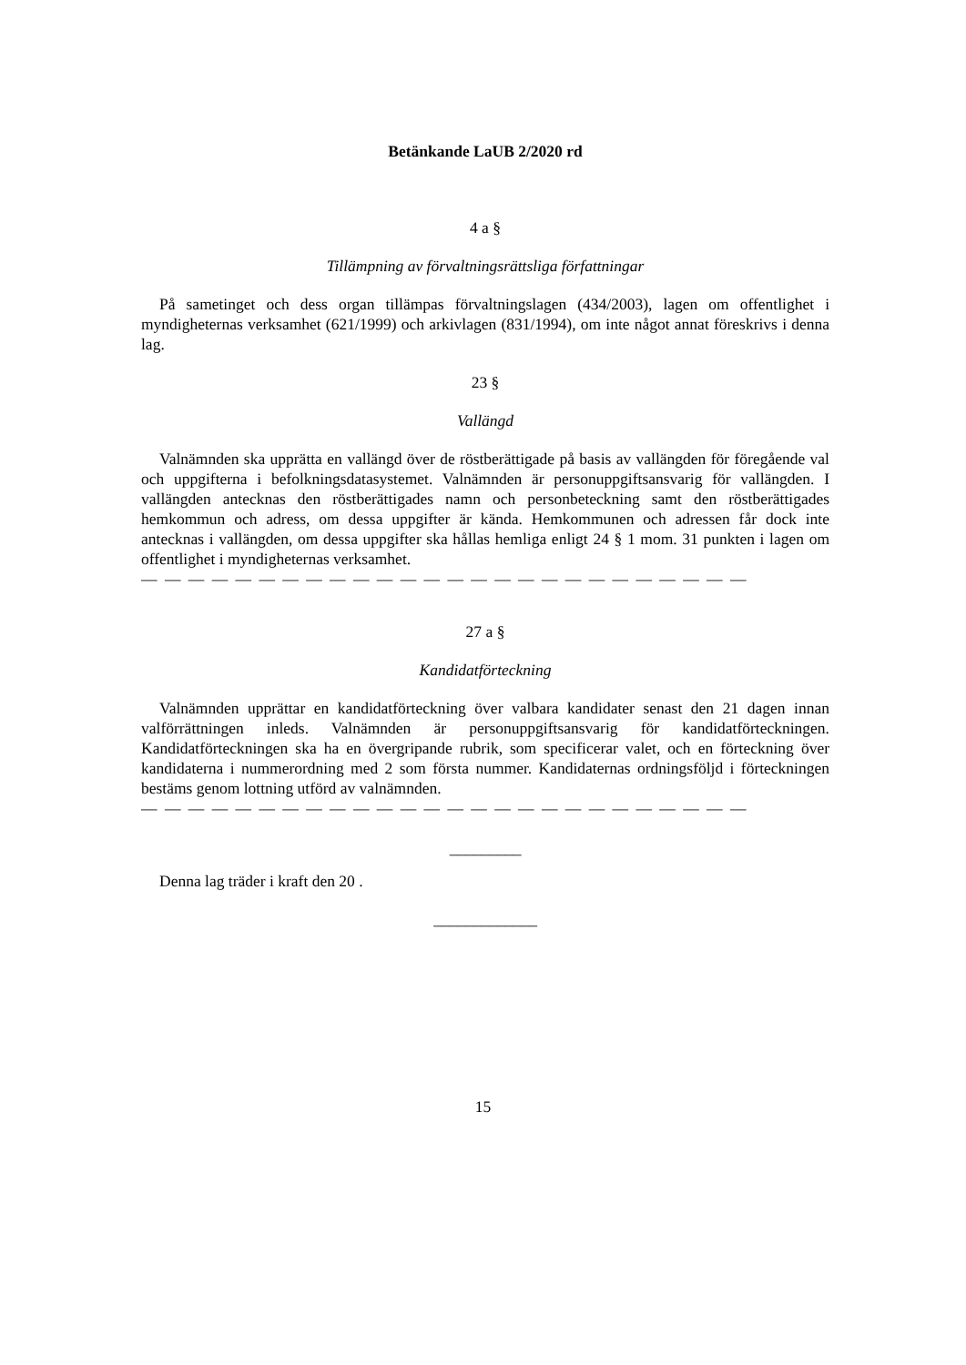Betänkande LaUB 2/2020 rd
4 a §
Tillämpning av förvaltningsrättsliga författningar
På sametinget och dess organ tillämpas förvaltningslagen (434/2003), lagen om offentlighet i myndigheternas verksamhet (621/1999) och arkivlagen (831/1994), om inte något annat föreskrivs i denna lag.
23 §
Vallängd
Valnämnden ska upprätta en vallängd över de röstberättigade på basis av vallängden för föregående val och uppgifterna i befolkningsdatasystemet. Valnämnden är personuppgiftsansvarig för vallängden. I vallängden antecknas den röstberättigades namn och personbeteckning samt den röstberättigades hemkommun och adress, om dessa uppgifter är kända. Hemkommunen och adressen får dock inte antecknas i vallängden, om dessa uppgifter ska hållas hemliga enligt 24 § 1 mom. 31 punkten i lagen om offentlighet i myndigheternas verksamhet.
— — — — — — — — — — — — — — — — — — — — — — — — — —
27 a §
Kandidatförteckning
Valnämnden upprättar en kandidatförteckning över valbara kandidater senast den 21 dagen innan valförrättningen inleds. Valnämnden är personuppgiftsansvarig för kandidatförteckningen. Kandidatförteckningen ska ha en övergripande rubrik, som specificerar valet, och en förteckning över kandidaterna i nummerordning med 2 som första nummer. Kandidaternas ordningsföljd i förteckningen bestäms genom lottning utförd av valnämnden.
— — — — — — — — — — — — — — — — — — — — — — — — — —
_________
Denna lag träder i kraft den 20 .
_____________
15